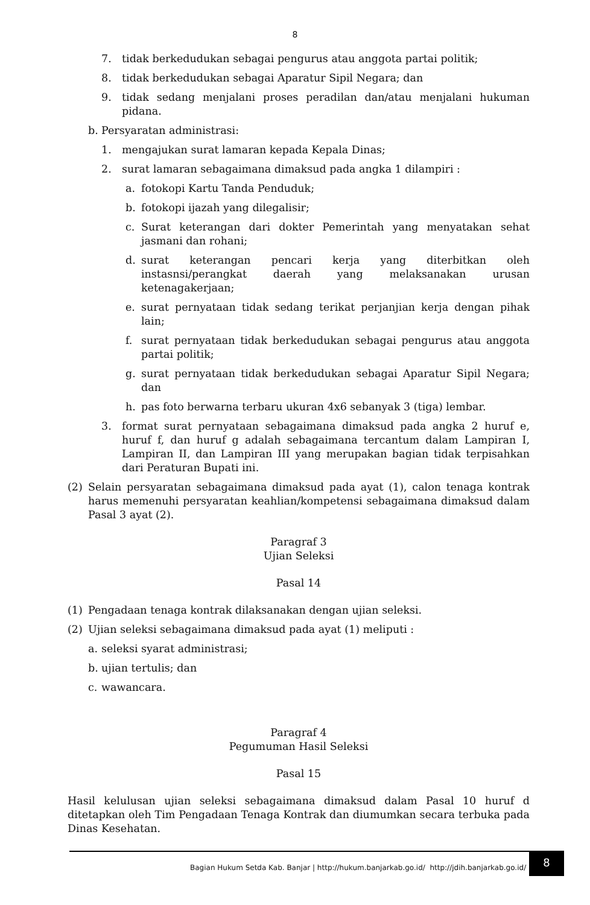8
7. tidak berkedudukan sebagai pengurus atau anggota partai politik;
8. tidak berkedudukan sebagai Aparatur Sipil Negara; dan
9. tidak sedang menjalani proses peradilan dan/atau menjalani hukuman pidana.
b. Persyaratan administrasi:
1. mengajukan surat lamaran kepada Kepala Dinas;
2. surat lamaran sebagaimana dimaksud pada angka 1 dilampiri :
a. fotokopi Kartu Tanda Penduduk;
b. fotokopi ijazah yang dilegalisir;
c. Surat keterangan dari dokter Pemerintah yang menyatakan sehat jasmani dan rohani;
d. surat keterangan pencari kerja yang diterbitkan oleh instasnsi/perangkat daerah yang melaksanakan urusan ketenagakerjaan;
e. surat pernyataan tidak sedang terikat perjanjian kerja dengan pihak lain;
f. surat pernyataan tidak berkedudukan sebagai pengurus atau anggota partai politik;
g. surat pernyataan tidak berkedudukan sebagai Aparatur Sipil Negara; dan
h. pas foto berwarna terbaru ukuran 4x6 sebanyak 3 (tiga) lembar.
3. format surat pernyataan sebagaimana dimaksud pada angka 2 huruf e, huruf f, dan huruf g adalah sebagaimana tercantum dalam Lampiran I, Lampiran II, dan Lampiran III yang merupakan bagian tidak terpisahkan dari Peraturan Bupati ini.
(2) Selain persyaratan sebagaimana dimaksud pada ayat (1), calon tenaga kontrak harus memenuhi persyaratan keahlian/kompetensi sebagaimana dimaksud dalam Pasal 3 ayat (2).
Paragraf 3
Ujian Seleksi
Pasal 14
(1) Pengadaan tenaga kontrak dilaksanakan dengan ujian seleksi.
(2) Ujian seleksi sebagaimana dimaksud pada ayat (1) meliputi :
a. seleksi syarat administrasi;
b. ujian tertulis; dan
c. wawancara.
Paragraf 4
Pegumuman Hasil Seleksi
Pasal 15
Hasil kelulusan ujian seleksi sebagaimana dimaksud dalam Pasal 10 huruf d ditetapkan oleh Tim Pengadaan Tenaga Kontrak dan diumumkan secara terbuka pada Dinas Kesehatan.
Bagian Hukum Setda Kab. Banjar | http://hukum.banjarkab.go.id/ http://jdih.banjarkab.go.id/
8